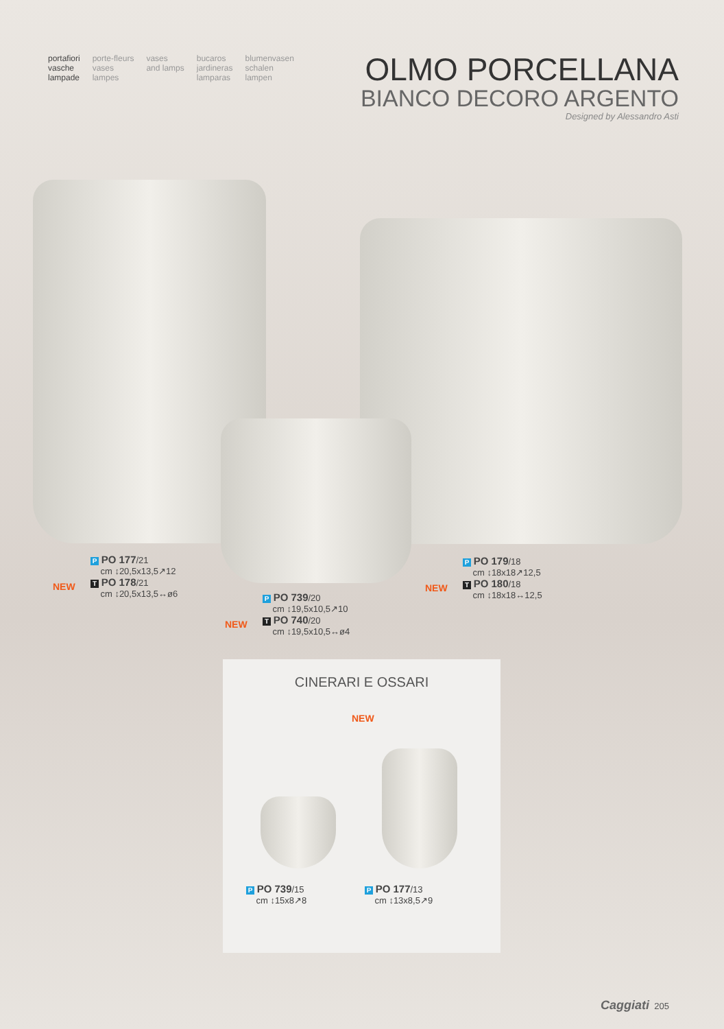portafiori
vasche
lampade
porte-fleurs
vases
lampes
vases
and lamps
bucaros
jardineras
lamparas
blumenvasen
schalen
lampen
OLMO PORCELLANA
BIANCO DECORO ARGENTO
Designed by Alessandro Asti
P PO 177/21
cm ↕20,5x13,5↗12
T PO 178/21
cm ↕20,5x13,5↔ø6
NEW
P PO 739/20
cm ↕19,5x10,5↗10
T PO 740/20
cm ↕19,5x10,5↔ø4
NEW
P PO 179/18
cm ↕18x18↗12,5
T PO 180/18
cm ↕18x18↔12,5
NEW
CINERARI E OSSARI
NEW
P PO 739/15
cm ↕15x8↗8
P PO 177/13
cm ↕13x8,5↗9
Caggiati 205